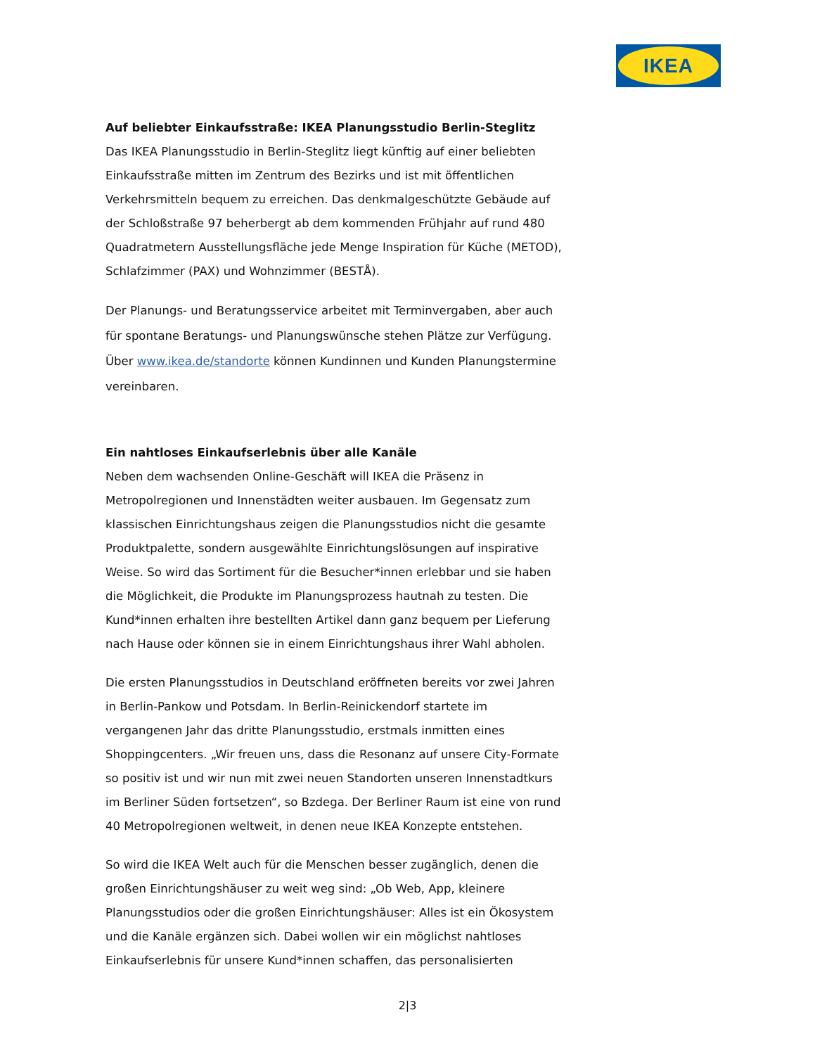IKEA
Auf beliebter Einkaufsstraße: IKEA Planungsstudio Berlin-Steglitz
Das IKEA Planungsstudio in Berlin-Steglitz liegt künftig auf einer beliebten Einkaufsstraße mitten im Zentrum des Bezirks und ist mit öffentlichen Verkehrsmitteln bequem zu erreichen. Das denkmalgeschützte Gebäude auf der Schloßstraße 97 beherbergt ab dem kommenden Frühjahr auf rund 480 Quadratmetern Ausstellungsfläche jede Menge Inspiration für Küche (METOD), Schlafzimmer (PAX) und Wohnzimmer (BESTÅ).
Der Planungs- und Beratungsservice arbeitet mit Terminvergaben, aber auch für spontane Beratungs- und Planungswünsche stehen Plätze zur Verfügung. Über www.ikea.de/standorte können Kundinnen und Kunden Planungstermine vereinbaren.
Ein nahtloses Einkaufserlebnis über alle Kanäle
Neben dem wachsenden Online-Geschäft will IKEA die Präsenz in Metropolregionen und Innenstädten weiter ausbauen. Im Gegensatz zum klassischen Einrichtungshaus zeigen die Planungsstudios nicht die gesamte Produktpalette, sondern ausgewählte Einrichtungslösungen auf inspirative Weise. So wird das Sortiment für die Besucher*innen erlebbar und sie haben die Möglichkeit, die Produkte im Planungsprozess hautnah zu testen. Die Kund*innen erhalten ihre bestellten Artikel dann ganz bequem per Lieferung nach Hause oder können sie in einem Einrichtungshaus ihrer Wahl abholen.
Die ersten Planungsstudios in Deutschland eröffneten bereits vor zwei Jahren in Berlin-Pankow und Potsdam. In Berlin-Reinickendorf startete im vergangenen Jahr das dritte Planungsstudio, erstmals inmitten eines Shoppingcenters. „Wir freuen uns, dass die Resonanz auf unsere City-Formate so positiv ist und wir nun mit zwei neuen Standorten unseren Innenstadtkurs im Berliner Süden fortsetzen“, so Bzdega. Der Berliner Raum ist eine von rund 40 Metropolregionen weltweit, in denen neue IKEA Konzepte entstehen.
So wird die IKEA Welt auch für die Menschen besser zugänglich, denen die großen Einrichtungshäuser zu weit weg sind: „Ob Web, App, kleinere Planungsstudios oder die großen Einrichtungshäuser: Alles ist ein Ökosystem und die Kanäle ergänzen sich. Dabei wollen wir ein möglichst nahtloses Einkaufserlebnis für unsere Kund*innen schaffen, das personalisierten
2|3